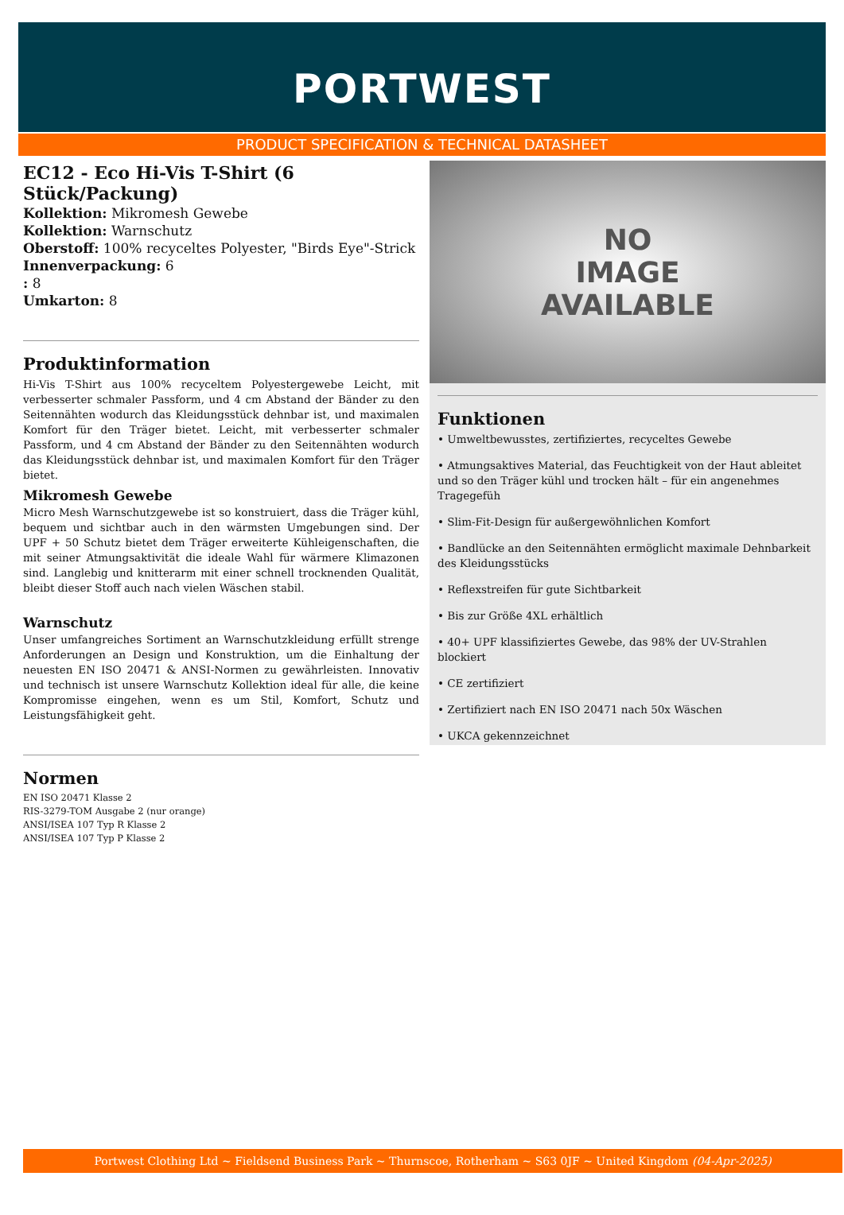PORTWEST
PRODUCT SPECIFICATION & TECHNICAL DATASHEET
EC12 - Eco Hi-Vis T-Shirt (6 Stück/Packung)
Kollektion: Mikromesh Gewebe
Kollektion: Warnschutz
Oberstoff: 100% recyceltes Polyester, "Birds Eye"-Strick
Innenverpackung: 6
: 8
Umkarton: 8
Produktinformation
Hi-Vis T-Shirt aus 100% recyceltem Polyestergewebe Leicht, mit verbesserter schmaler Passform, und 4 cm Abstand der Bänder zu den Seitennähten wodurch das Kleidungsstück dehnbar ist, und maximalen Komfort für den Träger bietet. Leicht, mit verbesserter schmaler Passform, und 4 cm Abstand der Bänder zu den Seitennähten wodurch das Kleidungsstück dehnbar ist, und maximalen Komfort für den Träger bietet.
Mikromesh Gewebe
Micro Mesh Warnschutzgewebe ist so konstruiert, dass die Träger kühl, bequem und sichtbar auch in den wärmsten Umgebungen sind. Der UPF + 50 Schutz bietet dem Träger erweiterte Kühleigenschaften, die mit seiner Atmungsaktivität die ideale Wahl für wärmere Klimazonen sind. Langlebig und knitterarm mit einer schnell trocknenden Qualität, bleibt dieser Stoff auch nach vielen Wäschen stabil.
Warnschutz
Unser umfangreiches Sortiment an Warnschutzkleidung erfüllt strenge Anforderungen an Design und Konstruktion, um die Einhaltung der neuesten EN ISO 20471 & ANSI-Normen zu gewährleisten. Innovativ und technisch ist unsere Warnschutz Kollektion ideal für alle, die keine Kompromisse eingehen, wenn es um Stil, Komfort, Schutz und Leistungsfähigkeit geht.
Normen
EN ISO 20471 Klasse 2
RIS-3279-TOM Ausgabe 2 (nur orange)
ANSI/ISEA 107 Typ R Klasse 2
ANSI/ISEA 107 Typ P Klasse 2
NO
IMAGE
AVAILABLE
Funktionen
• Umweltbewusstes, zertifiziertes, recyceltes Gewebe
• Atmungsaktives Material, das Feuchtigkeit von der Haut ableitet und so den Träger kühl und trocken hält – für ein angenehmes Tragegefüh
• Slim-Fit-Design für außergewöhnlichen Komfort
• Bandlücke an den Seitennähten ermöglicht maximale Dehnbarkeit des Kleidungsstücks
• Reflexstreifen für gute Sichtbarkeit
• Bis zur Größe 4XL erhältlich
• 40+ UPF klassifiziertes Gewebe, das 98% der UV-Strahlen blockiert
• CE zertifiziert
• Zertifiziert nach EN ISO 20471 nach 50x Wäschen
• UKCA gekennzeichnet
Portwest Clothing Ltd ~ Fieldsend Business Park ~ Thurnscoe, Rotherham ~ S63 0JF ~ United Kingdom (04-Apr-2025)